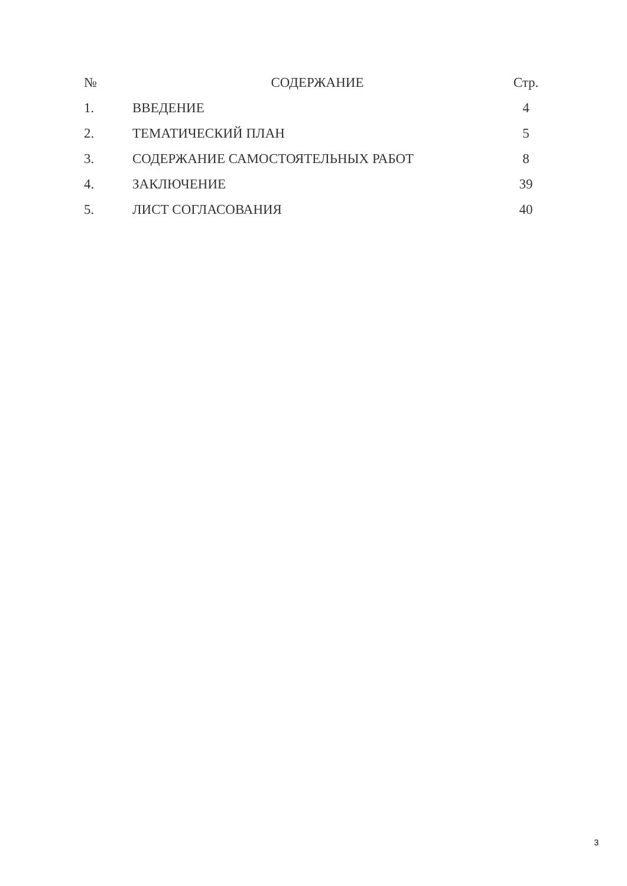| № | СОДЕРЖАНИЕ | Стр. |
| --- | --- | --- |
| 1. | ВВЕДЕНИЕ | 4 |
| 2. | ТЕМАТИЧЕСКИЙ ПЛАН | 5 |
| 3. | СОДЕРЖАНИЕ САМОСТОЯТЕЛЬНЫХ РАБОТ | 8 |
| 4. | ЗАКЛЮЧЕНИЕ | 39 |
| 5. | ЛИСТ СОГЛАСОВАНИЯ | 40 |
3